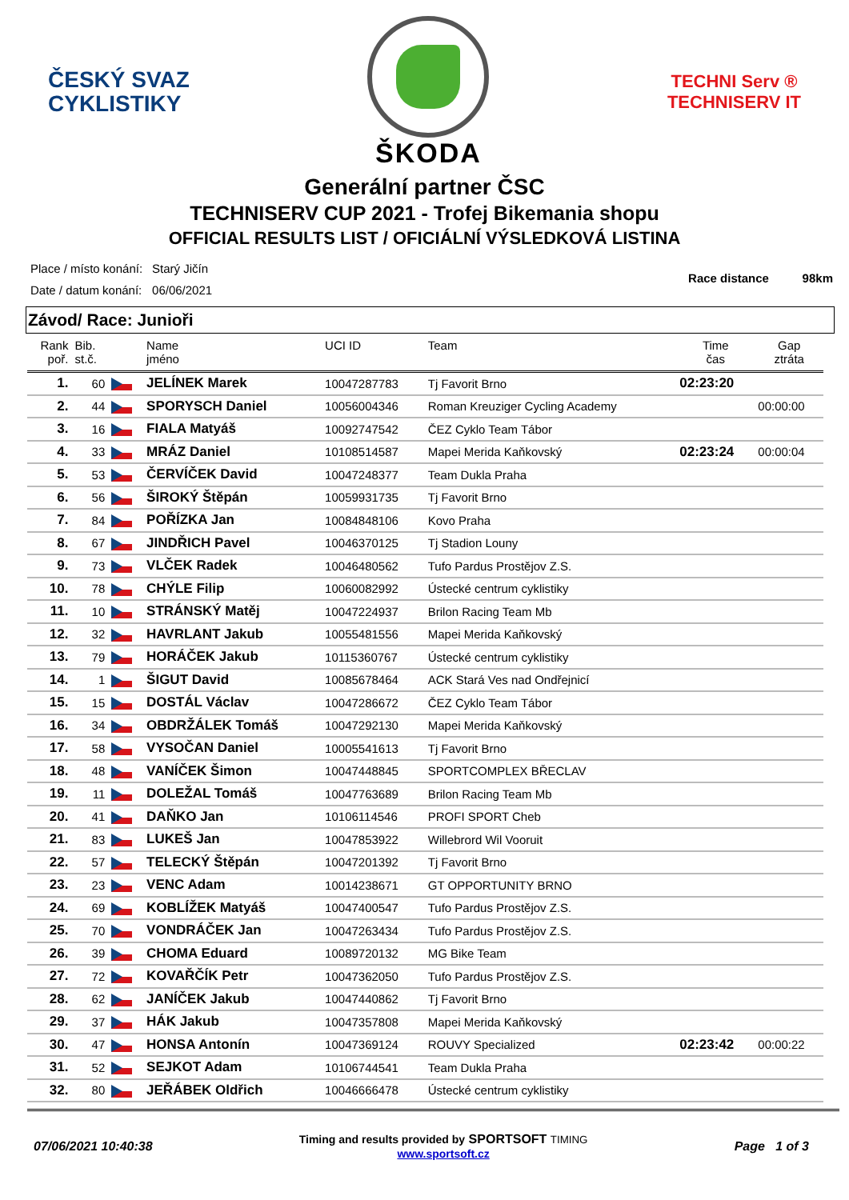ČESKÝ SVAZ
CYKLISTIKY
ŠKODA
TECHNI Serv ®
TECHNISERV IT
Generální partner ČSC
TECHNISERV CUP 2021 - Trofej Bikemania shopu
OFFICIAL RESULTS LIST / OFICIÁLNÍ VÝSLEDKOVÁ LISTINA
| Place / místo konání: | Starý Jičín |
| Date / datum konání: | 06/06/2021 |
Race distance 98km
Závod/ Race: Junioři
| Rank poř. | Bib. st.č. | | Name jméno | UCI ID | Team | Time čas | Gap ztráta |
| --- | --- | --- | --- | --- | --- | --- | --- |
| 1. | 60 | | JELÍNEK Marek | 10047287783 | Tj Favorit Brno | 02:23:20 | |
| 2. | 44 | | SPORYSCH Daniel | 10056004346 | Roman Kreuziger Cycling Academy | | 00:00:00 |
| 3. | 16 | | FIALA Matyáš | 10092747542 | ČEZ Cyklo Team Tábor | | |
| 4. | 33 | | MRÁZ Daniel | 10108514587 | Mapei Merida Kaňkovský | 02:23:24 | 00:00:04 |
| 5. | 53 | | ČERVÍČEK David | 10047248377 | Team Dukla Praha | | |
| 6. | 56 | | ŠIROKÝ Štěpán | 10059931735 | Tj Favorit Brno | | |
| 7. | 84 | | POŘÍZKA Jan | 10084848106 | Kovo Praha | | |
| 8. | 67 | | JINDŘICH Pavel | 10046370125 | Tj Stadion Louny | | |
| 9. | 73 | | VLČEK Radek | 10046480562 | Tufo Pardus Prostějov Z.S. | | |
| 10. | 78 | | CHÝLE Filip | 10060082992 | Ústecké centrum cyklistiky | | |
| 11. | 10 | | STRÁNSKÝ Matěj | 10047224937 | Brilon Racing Team Mb | | |
| 12. | 32 | | HAVRLANT Jakub | 10055481556 | Mapei Merida Kaňkovský | | |
| 13. | 79 | | HORÁČEK Jakub | 10115360767 | Ústecké centrum cyklistiky | | |
| 14. | 1 | | ŠIGUT David | 10085678464 | ACK Stará Ves nad Ondřejnicí | | |
| 15. | 15 | | DOSTÁL Václav | 10047286672 | ČEZ Cyklo Team Tábor | | |
| 16. | 34 | | OBDRŽÁLEK Tomáš | 10047292130 | Mapei Merida Kaňkovský | | |
| 17. | 58 | | VYSOČAN Daniel | 10005541613 | Tj Favorit Brno | | |
| 18. | 48 | | VANÍČEK Šimon | 10047448845 | SPORTCOMPLEX BŘECLAV | | |
| 19. | 11 | | DOLEŽAL Tomáš | 10047763689 | Brilon Racing Team Mb | | |
| 20. | 41 | | DAŇKO Jan | 10106114546 | PROFI SPORT Cheb | | |
| 21. | 83 | | LUKEŠ Jan | 10047853922 | Willebrord Wil Vooruit | | |
| 22. | 57 | | TELECKÝ Štěpán | 10047201392 | Tj Favorit Brno | | |
| 23. | 23 | | VENC Adam | 10014238671 | GT OPPORTUNITY BRNO | | |
| 24. | 69 | | KOBLÍŽEK Matyáš | 10047400547 | Tufo Pardus Prostějov Z.S. | | |
| 25. | 70 | | VONDRÁČEK Jan | 10047263434 | Tufo Pardus Prostějov Z.S. | | |
| 26. | 39 | | CHOMA Eduard | 10089720132 | MG Bike Team | | |
| 27. | 72 | | KOVAŘČÍK Petr | 10047362050 | Tufo Pardus Prostějov Z.S. | | |
| 28. | 62 | | JANÍČEK Jakub | 10047440862 | Tj Favorit Brno | | |
| 29. | 37 | | HÁK Jakub | 10047357808 | Mapei Merida Kaňkovský | | |
| 30. | 47 | | HONSA Antonín | 10047369124 | ROUVY Specialized | 02:23:42 | 00:00:22 |
| 31. | 52 | | SEJKOT Adam | 10106744541 | Team Dukla Praha | | |
| 32. | 80 | | JEŘÁBEK Oldřich | 10046666478 | Ústecké centrum cyklistiky | | |
07/06/2021 10:40:38
Timing and results provided by SPORTSOFT TIMING
www.sportsoft.cz
Page 1 of 3